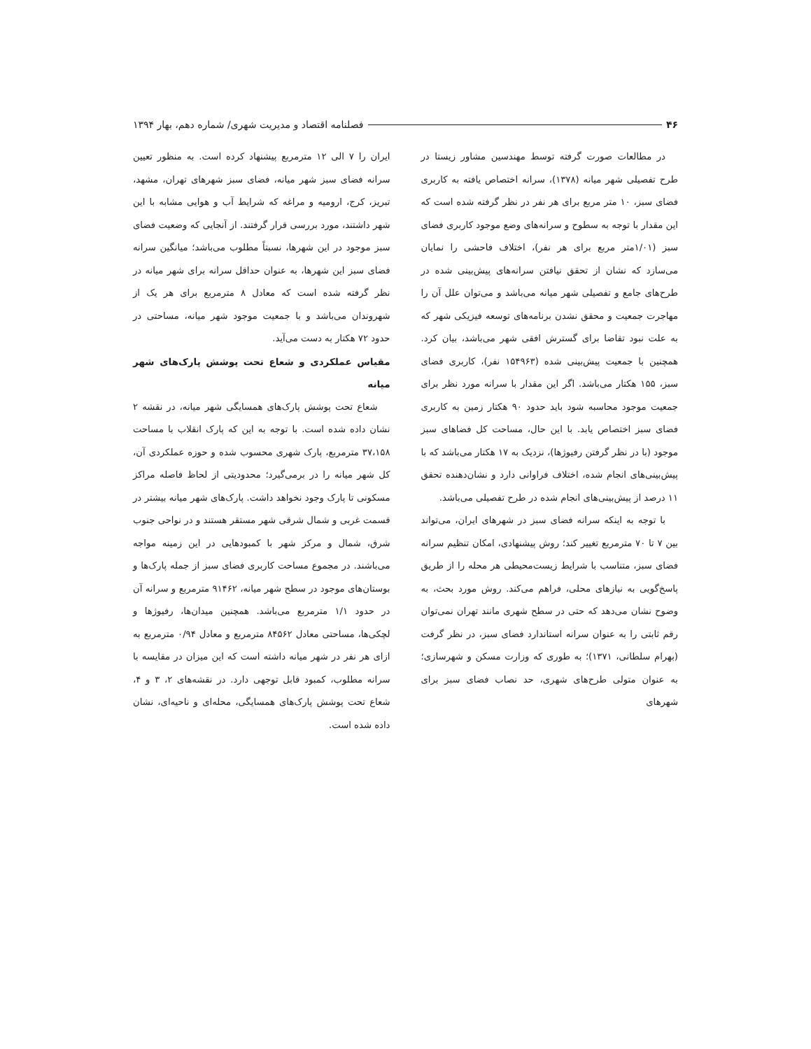۴۶
فصلنامه اقتصاد و مدیریت شهری/ شماره دهم، بهار ۱۳۹۴
در مطالعات صورت گرفته توسط مهندسین مشاور زیستا در طرح تفصیلی شهر میانه (۱۳۷۸)، سرانه اختصاص یافته به کاربری فضای سبز، ۱۰ متر مربع برای هر نفر در نظر گرفته شده است که این مقدار با توجه به سطوح و سرانه‌های وضع موجود کاربری فضای سبز (۱/۰۱متر مربع برای هر نفر)، اختلاف فاحشی را نمایان می‌سازد که نشان از تحقق نیافتن سرانه‌های پیش‌بینی شده در طرح‌های جامع و تفصیلی شهر میانه می‌باشد و می‌توان علل آن را مهاجرت جمعیت و محقق نشدن برنامه‌های توسعه فیزیکی شهر که به علت نبود تقاضا برای گسترش افقی شهر می‌باشد، بیان کرد. همچنین با جمعیت پیش‌بینی شده (۱۵۴۹۶۳ نفر)، کاربری فضای سبز، ۱۵۵ هکتار می‌باشد. اگر این مقدار با سرانه مورد نظر برای جمعیت موجود محاسبه شود باید حدود ۹۰ هکتار زمین به کاربری فضای سبز اختصاص یابد. با این حال، مساحت کل فضاهای سبز موجود (با در نظر گرفتن رفیوژها)، نزدیک به ۱۷ هکتار می‌باشد که با پیش‌بینی‌های انجام شده، اختلاف فراوانی دارد و نشان‌دهنده تحقق ۱۱ درصد از پیش‌بینی‌های انجام شده در طرح تفصیلی می‌باشد.
با توجه به اینکه سرانه فضای سبز در شهرهای ایران، می‌تواند بین ۷ تا ۷۰ مترمربع تغییر کند؛ روش پیشنهادی، امکان تنظیم سرانه فضای سبز، متناسب با شرایط زیست‌محیطی هر محله را از طریق پاسخ‌گویی به نیازهای محلی، فراهم می‌کند. روش مورد بحث، به وضوح نشان می‌دهد که حتی در سطح شهری مانند تهران نمی‌توان رقم ثابتی را به عنوان سرانه استاندارد فضای سبز، در نظر گرفت (بهرام سلطانی، ۱۳۷۱)؛ به طوری که وزارت مسکن و شهرسازی؛ به عنوان متولی طرح‌های شهری، حد نصاب فضای سبز برای شهرهای
ایران را ۷ الی ۱۲ مترمربع پیشنهاد کرده است. به منظور تعیین سرانه فضای سبز شهر میانه، فضای سبز شهرهای تهران، مشهد، تبریز، کرج، ارومیه و مراغه که شرایط آب و هوایی مشابه با این شهر داشتند، مورد بررسی قرار گرفتند. از آنجایی که وضعیت فضای سبز موجود در این شهرها، نسبتاً مطلوب می‌باشد؛ میانگین سرانه فضای سبز این شهرها، به عنوان حداقل سرانه برای شهر میانه در نظر گرفته شده است که معادل ۸ مترمربع برای هر یک از شهروندان می‌باشد و با جمعیت موجود شهر میانه، مساحتی در حدود ۷۲ هکتار به دست می‌آید.
مقیاس عملکردی و شعاع تحت پوشش پارک‌های شهر میانه
شعاع تحت پوشش پارک‌های همسایگی شهر میانه، در نقشه ۲ نشان داده شده است. با توجه به این که پارک انقلاب با مساحت ۳۷،۱۵۸ مترمربع، پارک شهری محسوب شده و حوزه عملکردی آن، کل شهر میانه را در برمی‌گیرد؛ محدودیتی از لحاظ فاصله مراکز مسکونی تا پارک وجود نخواهد داشت. پارک‌های شهر میانه بیشتر در قسمت غربی و شمال شرقی شهر مستقر هستند و در نواحی جنوب شرق، شمال و مرکز شهر با کمبودهایی در این زمینه مواجه می‌باشند. در مجموع مساحت کاربری فضای سبز از جمله پارک‌ها و بوستان‌های موجود در سطح شهر میانه، ۹۱۴۶۲ مترمربع و سرانه آن در حدود ۱/۱ مترمربع می‌باشد. همچنین میدان‌ها، رفیوژها و لچکی‌ها، مساحتی معادل ۸۴۵۶۲ مترمربع و معادل ۰/۹۴ مترمربع به ازای هر نفر در شهر میانه داشته است که این میزان در مقایسه با سرانه مطلوب، کمبود قابل توجهی دارد. در نقشه‌های ۲، ۳ و ۴، شعاع تحت پوشش پارک‌های همسایگی، محله‌ای و ناحیه‌ای، نشان داده شده است.